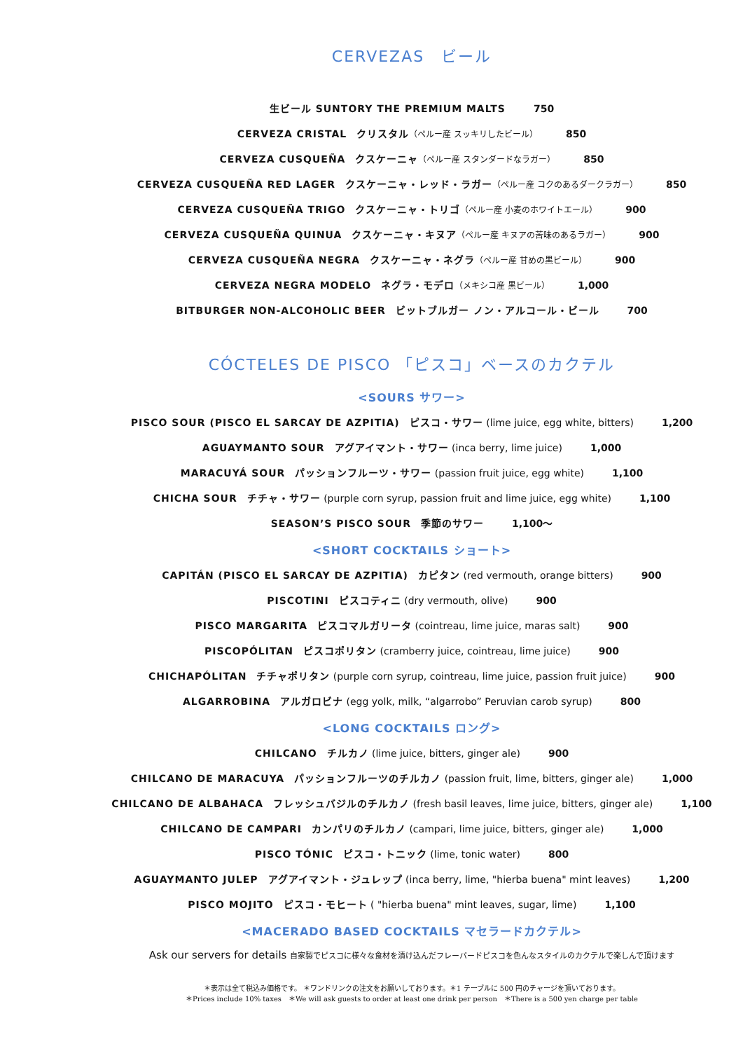CERVEZAS　ビール
生ビール SUNTORY THE PREMIUM MALTS 750
CERVEZA CRISTAL　クリスタル（ペルー産 スッキリしたビール） 850
CERVEZA CUSQUEÑA　クスケーニャ（ペルー産 スタンダードなラガー） 850
CERVEZA CUSQUEÑA RED LAGER　クスケーニャ・レッド・ラガー（ペルー産 コクのあるダークラガー） 850
CERVEZA CUSQUEÑA TRIGO　クスケーニャ・トリゴ（ペルー産 小麦のホワイトエール） 900
CERVEZA CUSQUEÑA QUINUA　クスケーニャ・キヌア（ペルー産 キヌアの苦味のあるラガー） 900
CERVEZA CUSQUEÑA NEGRA　クスケーニャ・ネグラ（ペルー産 甘めの黒ビール） 900
CERVEZA NEGRA MODELO　ネグラ・モデロ（メキシコ産 黒ビール） 1,000
BITBURGER NON-ALCOHOLIC BEER　ビットブルガー ノン・アルコール・ビール 700
CÓCTELES DE PISCO 「ピスコ」ベースのカクテル
<SOURS サワー>
PISCO SOUR (PISCO EL SARCAY DE AZPITIA)　ピスコ・サワー (lime juice, egg white, bitters) 1,200
AGUAYMANTO SOUR　アグアイマント・サワー (inca berry, lime juice) 1,000
MARACUYÁ SOUR　パッションフルーツ・サワー (passion fruit juice, egg white) 1,100
CHICHA SOUR　チチャ・サワー (purple corn syrup, passion fruit and lime juice, egg white) 1,100
SEASON’S PISCO SOUR　季節のサワー 1,100〜
<SHORT COCKTAILS ショート>
CAPITÁN (PISCO EL SARCAY DE AZPITIA)　カピタン (red vermouth, orange bitters) 900
PISCOTINI　ピスコティニ (dry vermouth, olive) 900
PISCO MARGARITA　ピスコマルガリータ (cointreau, lime juice, maras salt) 900
PISCOPÓLITAN　ピスコポリタン (cramberry juice, cointreau, lime juice) 900
CHICHAPÓLITAN　チチャポリタン (purple corn syrup, cointreau, lime juice, passion fruit juice) 900
ALGARROBINA　アルガロビナ (egg yolk, milk, “algarrobo” Peruvian carob syrup) 800
<LONG COCKTAILS ロング>
CHILCANO　チルカノ (lime juice, bitters, ginger ale) 900
CHILCANO DE MARACUYA　パッションフルーツのチルカノ (passion fruit, lime, bitters, ginger ale) 1,000
CHILCANO DE ALBAHACA　フレッシュバジルのチルカノ (fresh basil leaves, lime juice, bitters, ginger ale) 1,100
CHILCANO DE CAMPARI　カンパリのチルカノ (campari, lime juice, bitters, ginger ale) 1,000
PISCO TÓNIC　ピスコ・トニック (lime, tonic water) 800
AGUAYMANTO JULEP　アグアイマント・ジュレップ (inca berry, lime, "hierba buena" mint leaves) 1,200
PISCO MOJITO　ピスコ・モヒート ( "hierba buena" mint leaves, sugar, lime) 1,100
<MACERADO BASED COCKTAILS マセラードカクテル>
Ask our servers for details 自家製でピスコに様々な食材を漬け込んだフレーバードピスコを色んなスタイルのカクテルで楽しんで頂けます
＊表示は全て税込み価格です。 ＊ワンドリンクの注文をお願いしております。＊1 テーブルに 500 円のチャージを頂いております。
＊Prices include 10% taxes　＊We will ask guests to order at least one drink per person　＊There is a 500 yen charge per table